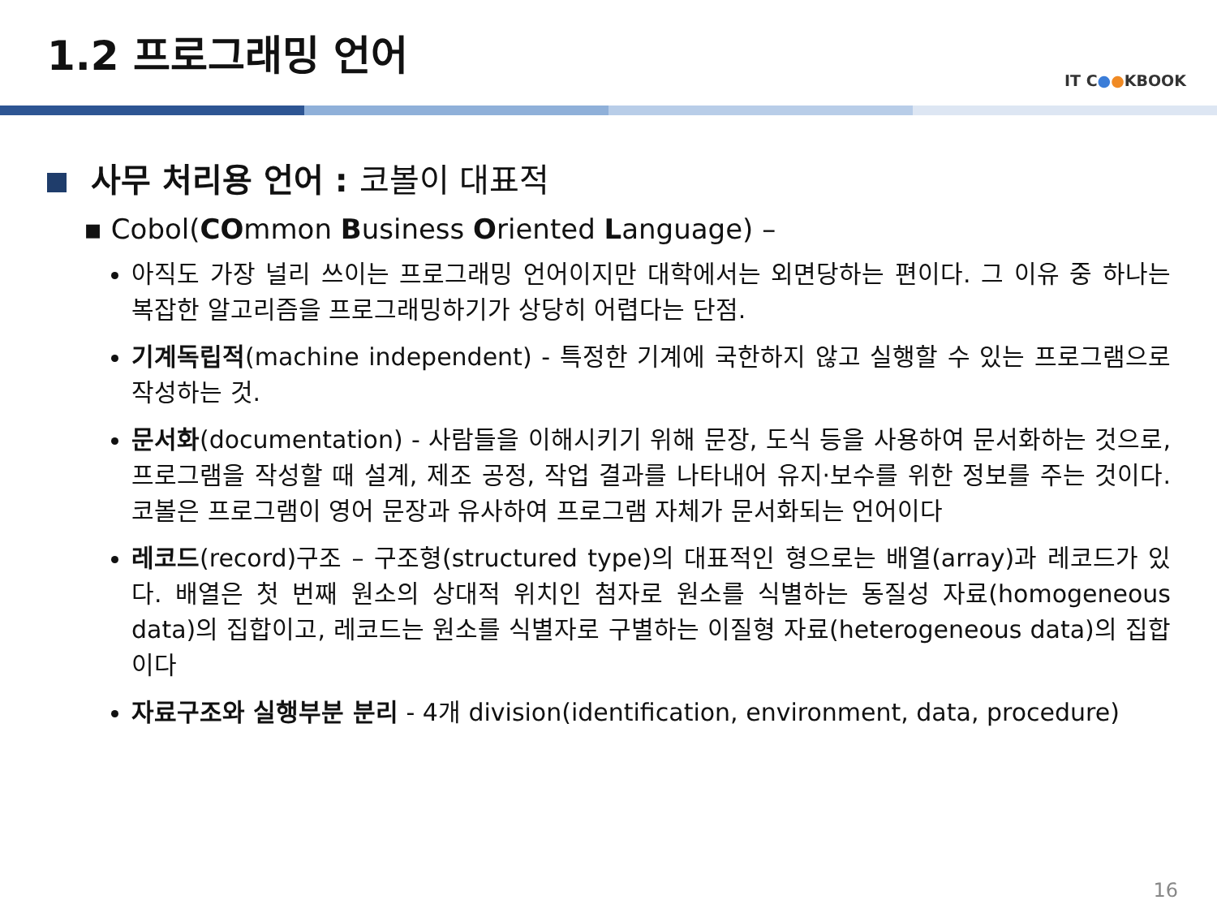1.2 프로그래밍 언어
IT C●●KBOOK
사무 처리용 언어 : 코볼이 대표적
▪ Cobol(COmmon Business Oriented Language) –
아직도 가장 널리 쓰이는 프로그래밍 언어이지만 대학에서는 외면당하는 편이다. 그 이유 중 하나는 복잡한 알고리즘을 프로그래밍하기가 상당히 어렵다는 단점.
기계독립적(machine independent) - 특정한 기계에 국한하지 않고 실행할 수 있는 프로그램으로 작성하는 것.
문서화(documentation) - 사람들을 이해시키기 위해 문장, 도식 등을 사용하여 문서화하는 것으로, 프로그램을 작성할 때 설계, 제조 공정, 작업 결과를 나타내어 유지·보수를 위한 정보를 주는 것이다. 코볼은 프로그램이 영어 문장과 유사하여 프로그램 자체가 문서화되는 언어이다
레코드(record)구조 – 구조형(structured type)의 대표적인 형으로는 배열(array)과 레코드가 있다. 배열은 첫 번째 원소의 상대적 위치인 첨자로 원소를 식별하는 동질성 자료(homogeneous data)의 집합이고, 레코드는 원소를 식별자로 구별하는 이질형 자료(heterogeneous data)의 집합이다
자료구조와 실행부분 분리 - 4개 division(identification, environment, data, procedure)
16